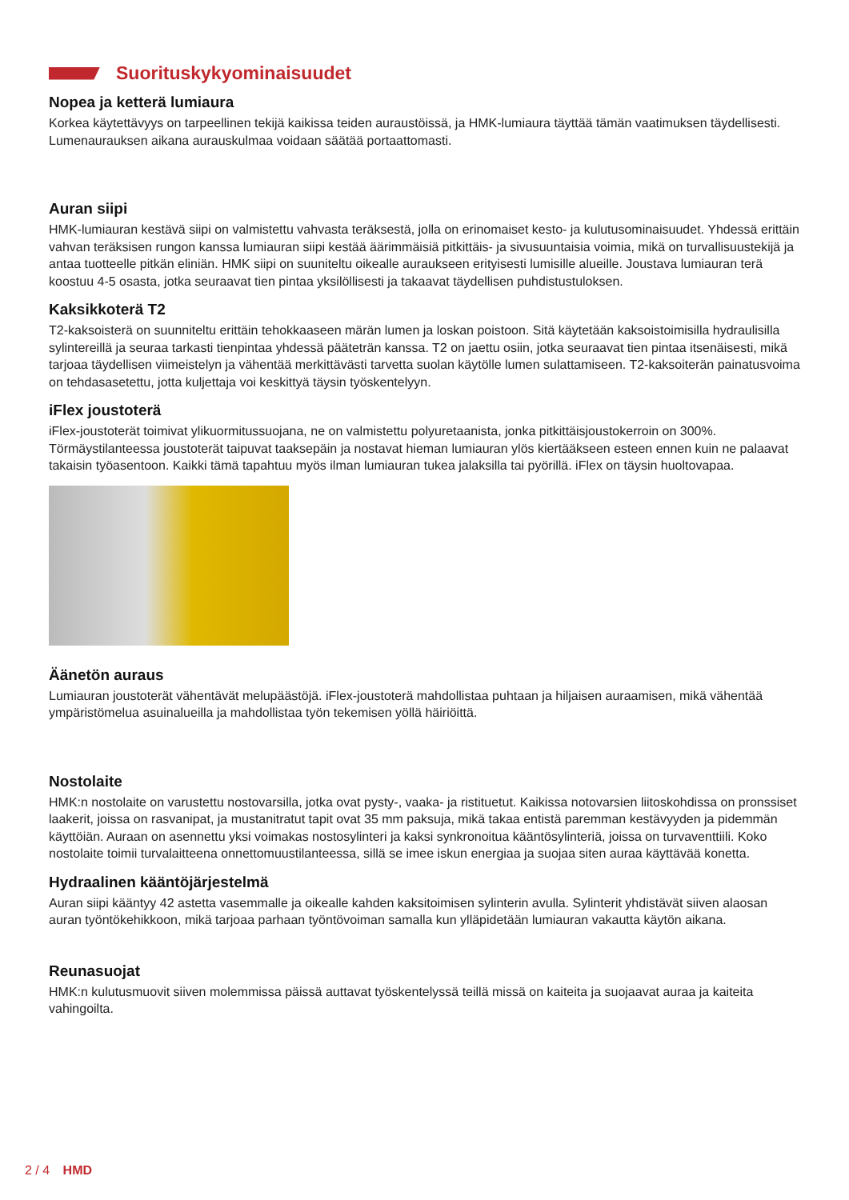Suorituskykyominaisuudet
Nopea ja ketterä lumiaura
Korkea käytettävyys on tarpeellinen tekijä kaikissa teiden auraustöissä, ja HMK-lumiaura täyttää tämän vaatimuksen täydellisesti. Lumenaurauksen aikana aurauskulmaa voidaan säätää portaattomasti.
Auran siipi
HMK-lumiauran kestävä siipi on valmistettu vahvasta teräksestä, jolla on erinomaiset kesto- ja kulutusominaisuudet. Yhdessä erittäin vahvan teräksisen rungon kanssa lumiauran siipi kestää äärimmäisiä pitkittäis- ja sivusuuntaisia voimia, mikä on turvallisuustekijä ja antaa tuotteelle pitkän eliniän. HMK siipi on suuniteltu oikealle auraukseen erityisesti lumisille alueille. Joustava lumiauran terä koostuu 4-5 osasta, jotka seuraavat tien pintaa yksilöllisesti ja takaavat täydellisen puhdistustuloksen.
Kaksikkoterä T2
T2-kaksoisterä on suunniteltu erittäin tehokkaaseen märän lumen ja loskan poistoon. Sitä käytetään kaksoistoimisilla hydraulisilla sylintereillä ja seuraa tarkasti tienpintaa yhdessä pääteträn kanssa. T2 on jaettu osiin, jotka seuraavat tien pintaa itsenäisesti, mikä tarjoaa täydellisen viimeistelyn ja vähentää merkittävästi tarvetta suolan käytölle lumen sulattamiseen. T2-kaksoiterän painatusvoima on tehdasasetettu, jotta kuljettaja voi keskittyä täysin työskentelyyn.
iFlex joustoterä
iFlex-joustoterät toimivat ylikuormitussuojana, ne on valmistettu polyuretaanista, jonka pitkittäisjoustokerroin on 300%. Törmäystilanteessa joustoterät taipuvat taaksepäin ja nostavat hieman lumiauran ylös kiertääkseen esteen ennen kuin ne palaavat takaisin työasentoon. Kaikki tämä tapahtuu myös ilman lumiauran tukea jalaksilla tai pyörillä. iFlex on täysin huoltovapaa.
Äänetön auraus
Lumiauran joustoterät vähentävät melupäästöjä. iFlex-joustoterä mahdollistaa puhtaan ja hiljaisen auraamisen, mikä vähentää ympäristömelua asuinalueilla ja mahdollistaa työn tekemisen yöllä häiriöittä.
Nostolaite
HMK:n nostolaite on varustettu nostovarsilla, jotka ovat pysty-, vaaka- ja ristituetut. Kaikissa notovarsien liitoskohdissa on pronssiset laakerit, joissa on rasvanipat, ja mustanitratut tapit ovat 35 mm paksuja, mikä takaa entistä paremman kestävyyden ja pidemmän käyttöiän. Auraan on asennettu yksi voimakas nostosylinteri ja kaksi synkronoitua kääntösylinteriä, joissa on turvaventtiili. Koko nostolaite toimii turvalaitteena onnettomuustilanteessa, sillä se imee iskun energiaa ja suojaa siten auraa käyttävää konetta.
Hydraalinen kääntöjärjestelmä
Auran siipi kääntyy 42 astetta vasemmalle ja oikealle kahden kaksitoimisen sylinterin avulla. Sylinterit yhdistävät siiven alaosan auran työntökehikkoon, mikä tarjoaa parhaan työntövoiman samalla kun ylläpidetään lumiauran vakautta käytön aikana.
Reunasuojat
HMK:n kulutusmuovit siiven molemmissa päissä auttavat työskentelyssä teillä missä on kaiteita ja suojaavat auraa ja kaiteita vahingoilta.
2 / 4 HMD